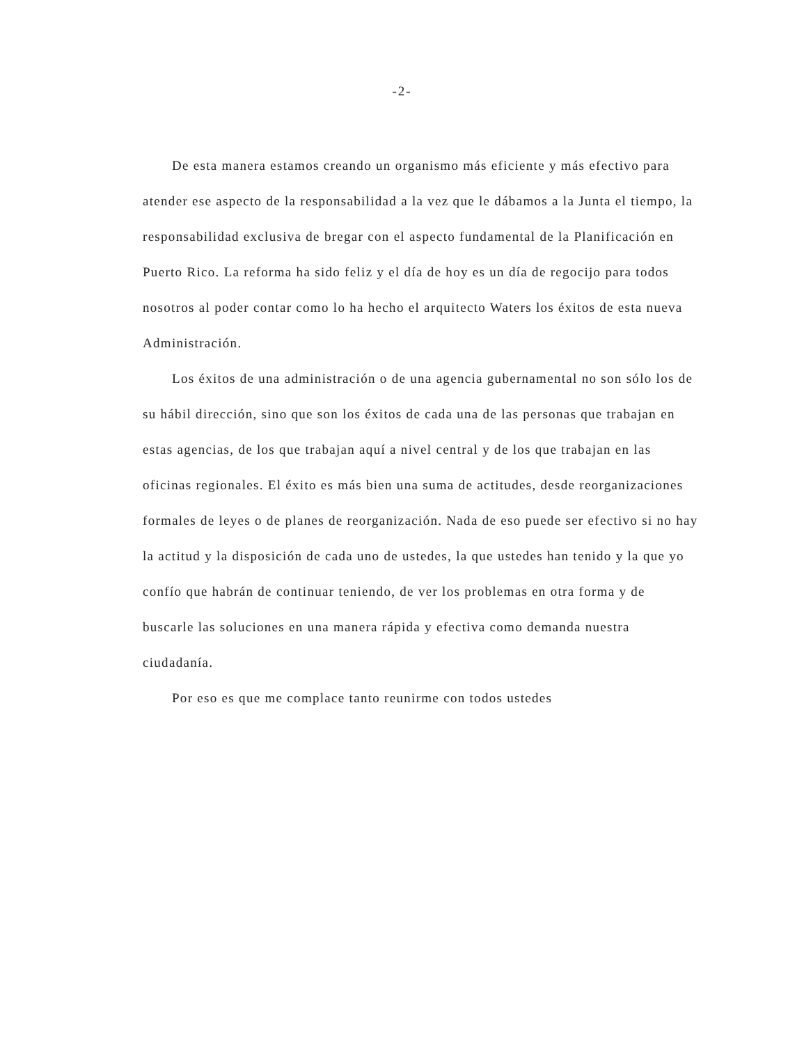-2-
De esta manera estamos creando un organismo más eficiente y más efectivo para atender ese aspecto de la responsabilidad a la vez que le dábamos a la Junta el tiempo, la responsabilidad exclusiva de bregar con el aspecto fundamental de la Planificación en Puerto Rico. La reforma ha sido feliz y el día de hoy es un día de regocijo para todos nosotros al poder contar como lo ha hecho el arquitecto Waters los éxitos de esta nueva Administración.
Los éxitos de una administración o de una agencia gubernamental no son sólo los de su hábil dirección, sino que son los éxitos de cada una de las personas que trabajan en estas agencias, de los que trabajan aquí a nivel central y de los que trabajan en las oficinas regionales. El éxito es más bien una suma de actitudes, desde reorganizaciones formales de leyes o de planes de reorganización. Nada de eso puede ser efectivo si no hay la actitud y la disposición de cada uno de ustedes, la que ustedes han tenido y la que yo confío que habrán de continuar teniendo, de ver los problemas en otra forma y de buscarle las soluciones en una manera rápida y efectiva como demanda nuestra ciudadanía.
Por eso es que me complace tanto reunirme con todos ustedes